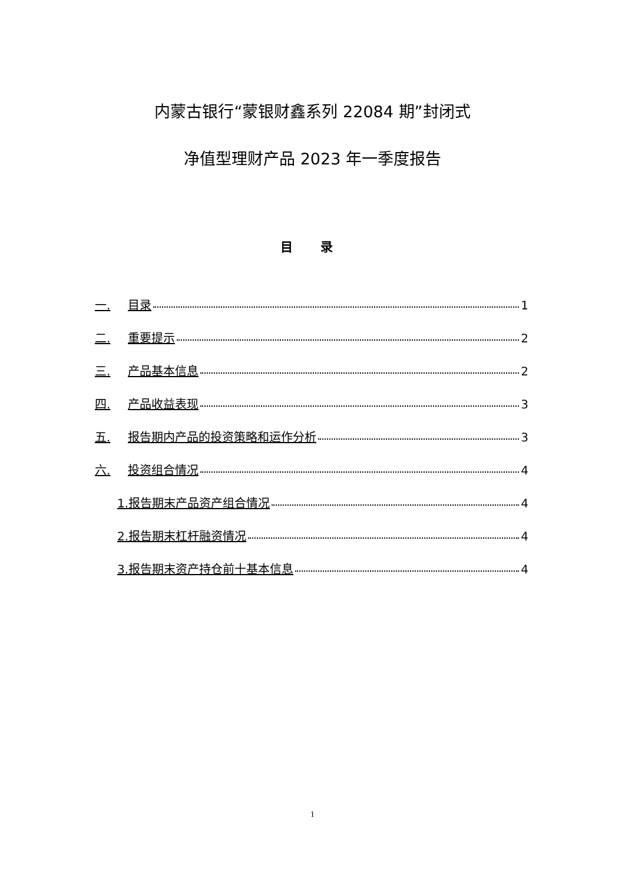内蒙古银行“蒙银财鑫系列 22084 期”封闭式
净值型理财产品 2023 年一季度报告
目 录
一. 目录 1
二. 重要提示 2
三. 产品基本信息 2
四. 产品收益表现 3
五. 报告期内产品的投资策略和运作分析 3
六. 投资组合情况 4
1.报告期末产品资产组合情况 4
2.报告期末杠杆融资情况 4
3.报告期末资产持仓前十基本信息 4
1